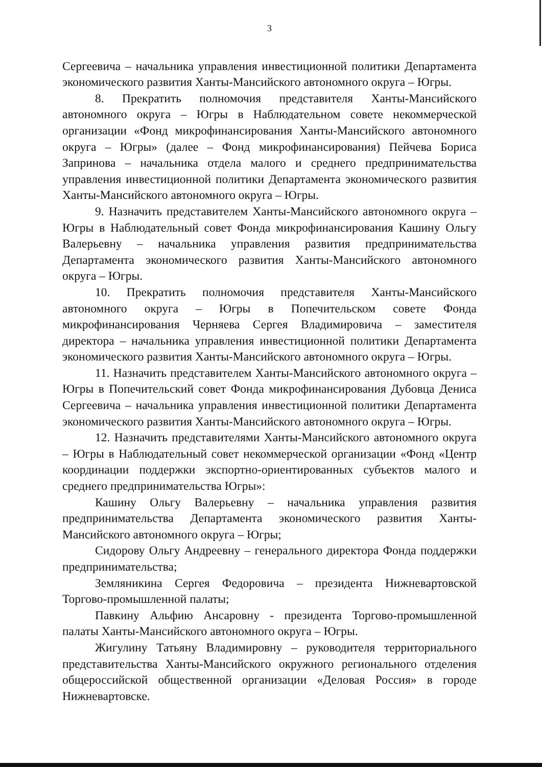3
Сергеевича – начальника управления инвестиционной политики Департамента экономического развития Ханты-Мансийского автономного округа – Югры.
8. Прекратить полномочия представителя Ханты-Мансийского автономного округа – Югры в Наблюдательном совете некоммерческой организации «Фонд микрофинансирования Ханты-Мансийского автономного округа – Югры» (далее – Фонд микрофинансирования) Пейчева Бориса Запринова – начальника отдела малого и среднего предпринимательства управления инвестиционной политики Департамента экономического развития Ханты-Мансийского автономного округа – Югры.
9. Назначить представителем Ханты-Мансийского автономного округа – Югры в Наблюдательный совет Фонда микрофинансирования Кашину Ольгу Валерьевну – начальника управления развития предпринимательства Департамента экономического развития Ханты-Мансийского автономного округа – Югры.
10. Прекратить полномочия представителя Ханты-Мансийского автономного округа – Югры в Попечительском совете Фонда микрофинансирования Черняева Сергея Владимировича – заместителя директора – начальника управления инвестиционной политики Департамента экономического развития Ханты-Мансийского автономного округа – Югры.
11. Назначить представителем Ханты-Мансийского автономного округа – Югры в Попечительский совет Фонда микрофинансирования Дубовца Дениса Сергеевича – начальника управления инвестиционной политики Департамента экономического развития Ханты-Мансийского автономного округа – Югры.
12. Назначить представителями Ханты-Мансийского автономного округа – Югры в Наблюдательный совет некоммерческой организации «Фонд «Центр координации поддержки экспортно-ориентированных субъектов малого и среднего предпринимательства Югры»:
Кашину Ольгу Валерьевну – начальника управления развития предпринимательства Департамента экономического развития Ханты-Мансийского автономного округа – Югры;
Сидорову Ольгу Андреевну – генерального директора Фонда поддержки предпринимательства;
Земляникина Сергея Федоровича – президента Нижневартовской Торгово-промышленной палаты;
Павкину Альфию Ансаровну - президента Торгово-промышленной палаты Ханты-Мансийского автономного округа – Югры.
Жигулину Татьяну Владимировну – руководителя территориального представительства Ханты-Мансийского окружного регионального отделения общероссийской общественной организации «Деловая Россия» в городе Нижневартовске.